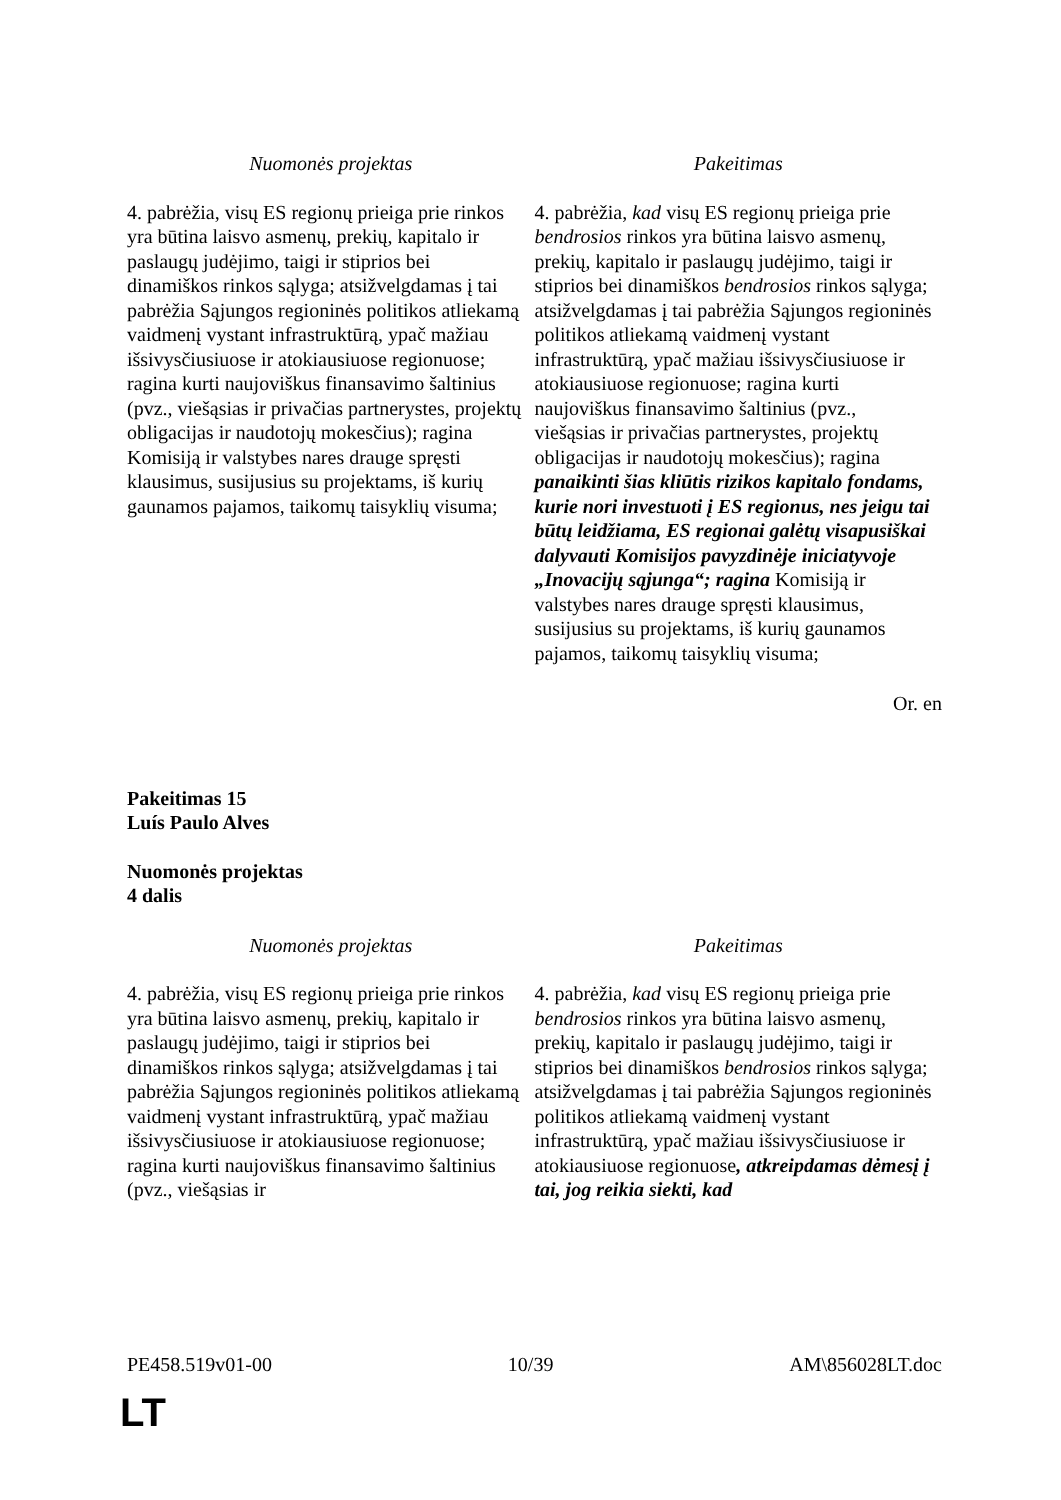| Nuomonės projektas | Pakeitimas |
| --- | --- |
| 4. pabrėžia, visų ES regionų prieiga prie rinkos yra būtina laisvo asmenų, prekių, kapitalo ir paslaugų judėjimo, taigi ir stiprios bei dinamiškos rinkos sąlyga; atsižvelgdamas į tai pabrėžia Sąjungos regioninės politikos atliekamą vaidmenį vystant infrastruktūrą, ypač mažiau išsivysčiusiuose ir atokiausiuose regionuose; ragina kurti naujoviškus finansavimo šaltinius (pvz., viešąsias ir privačias partnerystes, projektų obligacijas ir naudotojų mokesčius); ragina Komisiją ir valstybes nares drauge spręsti klausimus, susijusius su projektams, iš kurių gaunamos pajamos, taikomų taisyklių visuma; | 4. pabrėžia, kad visų ES regionų prieiga prie bendrosios rinkos yra būtina laisvo asmenų, prekių, kapitalo ir paslaugų judėjimo, taigi ir stiprios bei dinamiškos bendrosios rinkos sąlyga; atsižvelgdamas į tai pabrėžia Sąjungos regioninės politikos atliekamą vaidmenį vystant infrastruktūrą, ypač mažiau išsivysčiusiuose ir atokiausiuose regionuose; ragina kurti naujoviškus finansavimo šaltinius (pvz., viešąsias ir privačias partnerystes, projektų obligacijas ir naudotojų mokesčius); ragina panaikinti šias kliūtis rizikos kapitalo fondams, kurie nori investuoti į ES regionus, nes jeigu tai būtų leidžiama, ES regionai galėtų visapusiškai dalyvauti Komisijos pavyzdinėje iniciatyvoje „Inovacijų sąjunga“; ragina Komisiją ir valstybes nares drauge spręsti klausimus, susijusius su projektams, iš kurių gaunamos pajamos, taikomų taisyklių visuma; |
Or. en
Pakeitimas 15
Luís Paulo Alves
Nuomonės projektas
4 dalis
| Nuomonės projektas | Pakeitimas |
| --- | --- |
| 4. pabrėžia, visų ES regionų prieiga prie rinkos yra būtina laisvo asmenų, prekių, kapitalo ir paslaugų judėjimo, taigi ir stiprios bei dinamiškos rinkos sąlyga; atsižvelgdamas į tai pabrėžia Sąjungos regioninės politikos atliekamą vaidmenį vystant infrastruktūrą, ypač mažiau išsivysčiusiuose ir atokiausiuose regionuose; ragina kurti naujoviškus finansavimo šaltinius (pvz., viešąsias ir | 4. pabrėžia, kad visų ES regionų prieiga prie bendrosios rinkos yra būtina laisvo asmenų, prekių, kapitalo ir paslaugų judėjimo, taigi ir stiprios bei dinamiškos bendrosios rinkos sąlyga; atsižvelgdamas į tai pabrėžia Sąjungos regioninės politikos atliekamą vaidmenį vystant infrastruktūrą, ypač mažiau išsivysčiusiuose ir atokiausiuose regionuose , atkreipdamas dėmesį į tai, jog reikia siekti, kad |
PE458.519v01-00 10/39 AM\856028LT.doc
LT